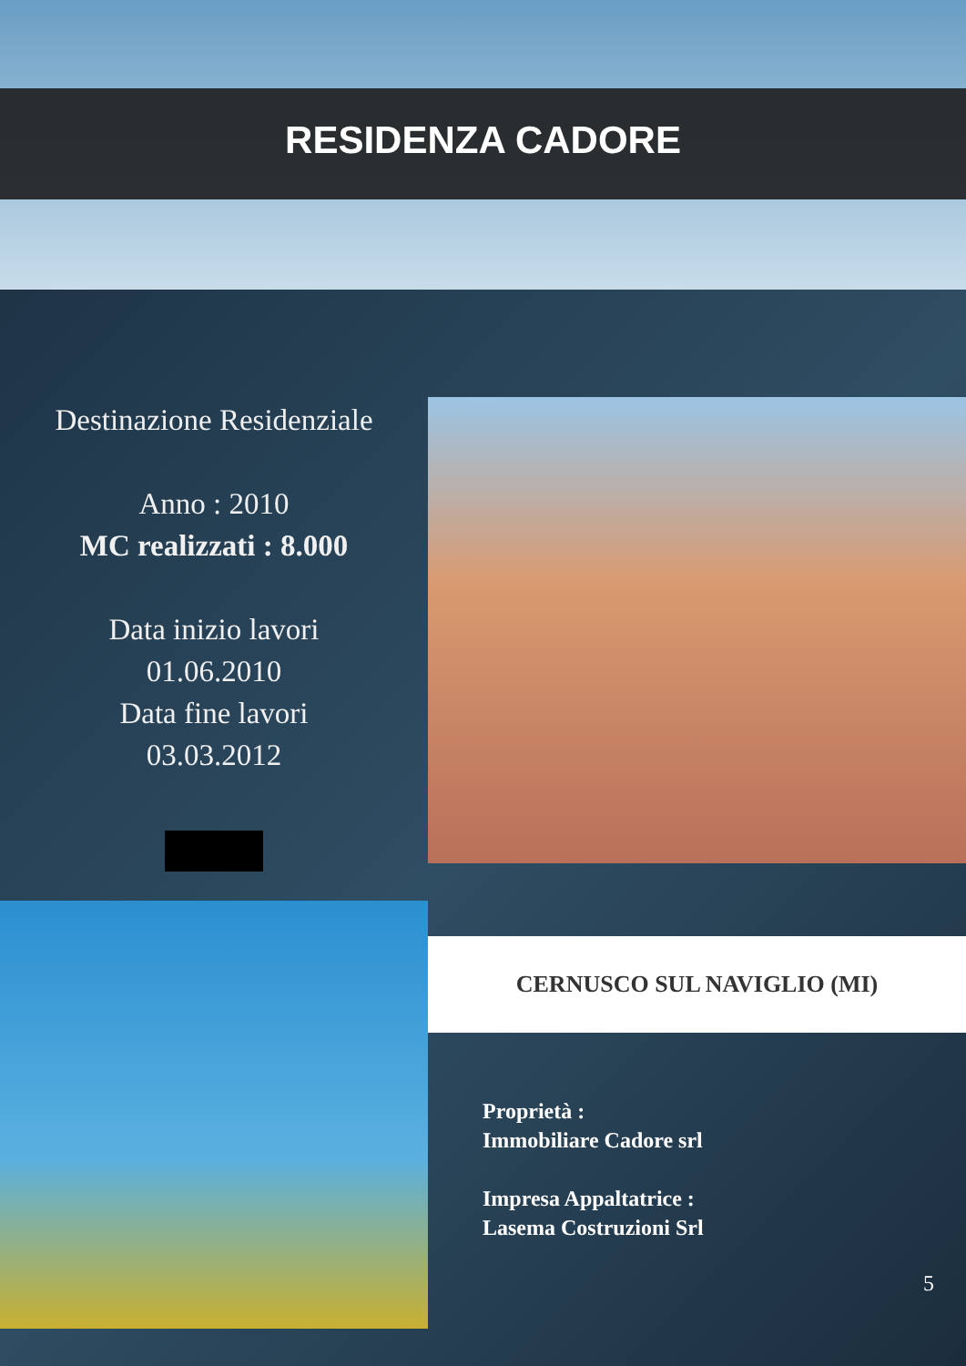RESIDENZA CADORE
Destinazione Residenziale
Anno : 2010
MC realizzati : 8.000
Data inizio lavori
01.06.2010
Data fine lavori
03.03.2012
CERNUSCO SUL NAVIGLIO (MI)
Proprietà :
Immobiliare Cadore srl
Impresa Appaltatrice :
Lasema Costruzioni Srl
5